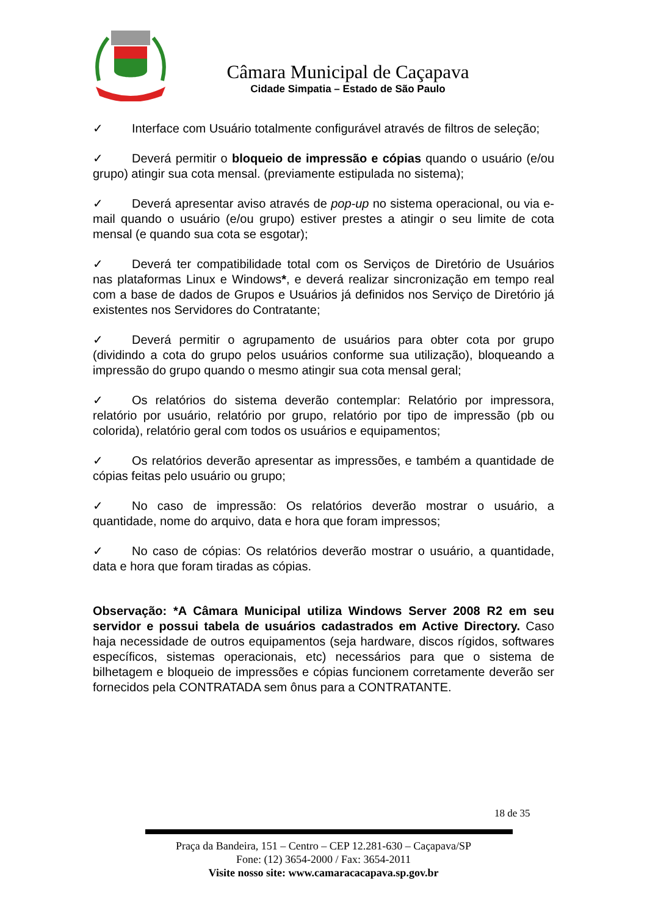Câmara Municipal de Caçapava
Cidade Simpatia – Estado de São Paulo
✓ Interface com Usuário totalmente configurável através de filtros de seleção;
✓ Deverá permitir o bloqueio de impressão e cópias quando o usuário (e/ou grupo) atingir sua cota mensal. (previamente estipulada no sistema);
✓ Deverá apresentar aviso através de pop-up no sistema operacional, ou via e-mail quando o usuário (e/ou grupo) estiver prestes a atingir o seu limite de cota mensal (e quando sua cota se esgotar);
✓ Deverá ter compatibilidade total com os Serviços de Diretório de Usuários nas plataformas Linux e Windows*, e deverá realizar sincronização em tempo real com a base de dados de Grupos e Usuários já definidos nos Serviço de Diretório já existentes nos Servidores do Contratante;
✓ Deverá permitir o agrupamento de usuários para obter cota por grupo (dividindo a cota do grupo pelos usuários conforme sua utilização), bloqueando a impressão do grupo quando o mesmo atingir sua cota mensal geral;
✓ Os relatórios do sistema deverão contemplar: Relatório por impressora, relatório por usuário, relatório por grupo, relatório por tipo de impressão (pb ou colorida), relatório geral com todos os usuários e equipamentos;
✓ Os relatórios deverão apresentar as impressões, e também a quantidade de cópias feitas pelo usuário ou grupo;
✓ No caso de impressão: Os relatórios deverão mostrar o usuário, a quantidade, nome do arquivo, data e hora que foram impressos;
✓ No caso de cópias: Os relatórios deverão mostrar o usuário, a quantidade, data e hora que foram tiradas as cópias.
Observação: *A Câmara Municipal utiliza Windows Server 2008 R2 em seu servidor e possui tabela de usuários cadastrados em Active Directory. Caso haja necessidade de outros equipamentos (seja hardware, discos rígidos, softwares específicos, sistemas operacionais, etc) necessários para que o sistema de bilhetagem e bloqueio de impressões e cópias funcionem corretamente deverão ser fornecidos pela CONTRATADA sem ônus para a CONTRATANTE.
18 de 35
Praça da Bandeira, 151 – Centro – CEP 12.281-630 – Caçapava/SP
Fone: (12) 3654-2000 / Fax: 3654-2011
Visite nosso site: www.camaracacapava.sp.gov.br